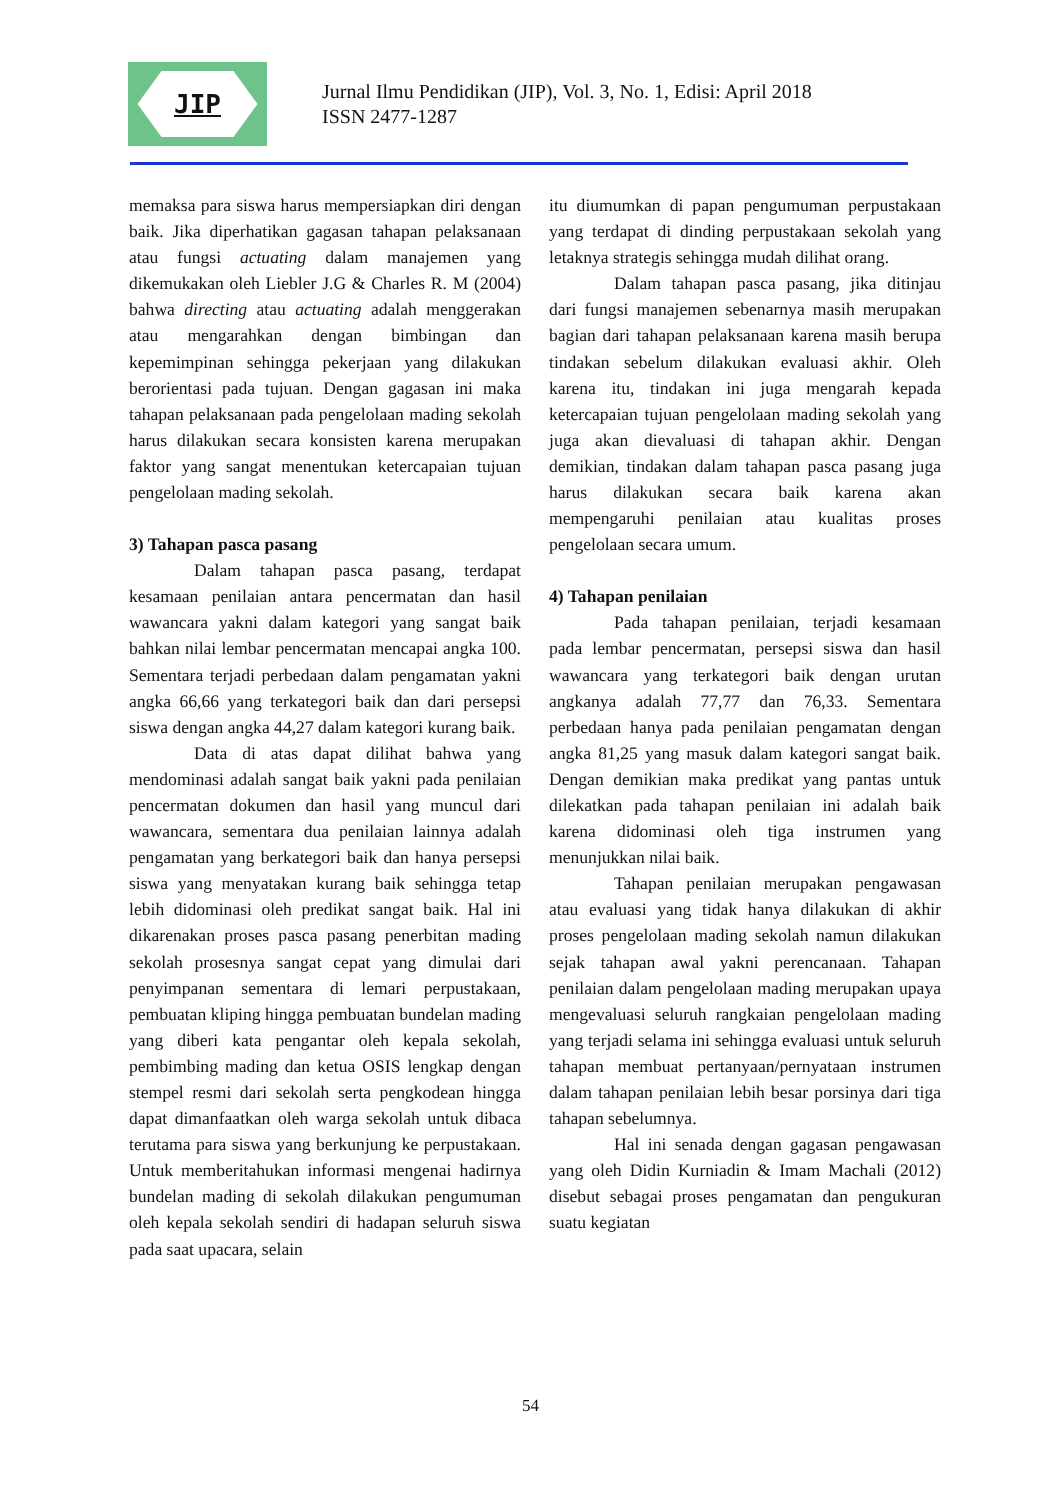JIP
Jurnal Ilmu Pendidikan (JIP), Vol. 3, No. 1, Edisi: April 2018
ISSN 2477-1287
memaksa para siswa harus mempersiapkan diri dengan baik. Jika diperhatikan gagasan tahapan pelaksanaan atau fungsi actuating dalam manajemen yang dikemukakan oleh Liebler J.G & Charles R. M (2004) bahwa directing atau actuating adalah menggerakan atau mengarahkan dengan bimbingan dan kepemimpinan sehingga pekerjaan yang dilakukan berorientasi pada tujuan. Dengan gagasan ini maka tahapan pelaksanaan pada pengelolaan mading sekolah harus dilakukan secara konsisten karena merupakan faktor yang sangat menentukan ketercapaian tujuan pengelolaan mading sekolah.
3) Tahapan pasca pasang
Dalam tahapan pasca pasang, terdapat kesamaan penilaian antara pencermatan dan hasil wawancara yakni dalam kategori yang sangat baik bahkan nilai lembar pencermatan mencapai angka 100. Sementara terjadi perbedaan dalam pengamatan yakni angka 66,66 yang terkategori baik dan dari persepsi siswa dengan angka 44,27 dalam kategori kurang baik.
Data di atas dapat dilihat bahwa yang mendominasi adalah sangat baik yakni pada penilaian pencermatan dokumen dan hasil yang muncul dari wawancara, sementara dua penilaian lainnya adalah pengamatan yang berkategori baik dan hanya persepsi siswa yang menyatakan kurang baik sehingga tetap lebih didominasi oleh predikat sangat baik. Hal ini dikarenakan proses pasca pasang penerbitan mading sekolah prosesnya sangat cepat yang dimulai dari penyimpanan sementara di lemari perpustakaan, pembuatan kliping hingga pembuatan bundelan mading yang diberi kata pengantar oleh kepala sekolah, pembimbing mading dan ketua OSIS lengkap dengan stempel resmi dari sekolah serta pengkodean hingga dapat dimanfaatkan oleh warga sekolah untuk dibaca terutama para siswa yang berkunjung ke perpustakaan. Untuk memberitahukan informasi mengenai hadirnya bundelan mading di sekolah dilakukan pengumuman oleh kepala sekolah sendiri di hadapan seluruh siswa pada saat upacara, selain
itu diumumkan di papan pengumuman perpustakaan yang terdapat di dinding perpustakaan sekolah yang letaknya strategis sehingga mudah dilihat orang.
Dalam tahapan pasca pasang, jika ditinjau dari fungsi manajemen sebenarnya masih merupakan bagian dari tahapan pelaksanaan karena masih berupa tindakan sebelum dilakukan evaluasi akhir. Oleh karena itu, tindakan ini juga mengarah kepada ketercapaian tujuan pengelolaan mading sekolah yang juga akan dievaluasi di tahapan akhir. Dengan demikian, tindakan dalam tahapan pasca pasang juga harus dilakukan secara baik karena akan mempengaruhi penilaian atau kualitas proses pengelolaan secara umum.
4) Tahapan penilaian
Pada tahapan penilaian, terjadi kesamaan pada lembar pencermatan, persepsi siswa dan hasil wawancara yang terkategori baik dengan urutan angkanya adalah 77,77 dan 76,33. Sementara perbedaan hanya pada penilaian pengamatan dengan angka 81,25 yang masuk dalam kategori sangat baik. Dengan demikian maka predikat yang pantas untuk dilekatkan pada tahapan penilaian ini adalah baik karena didominasi oleh tiga instrumen yang menunjukkan nilai baik.
Tahapan penilaian merupakan pengawasan atau evaluasi yang tidak hanya dilakukan di akhir proses pengelolaan mading sekolah namun dilakukan sejak tahapan awal yakni perencanaan. Tahapan penilaian dalam pengelolaan mading merupakan upaya mengevaluasi seluruh rangkaian pengelolaan mading yang terjadi selama ini sehingga evaluasi untuk seluruh tahapan membuat pertanyaan/pernyataan instrumen dalam tahapan penilaian lebih besar porsinya dari tiga tahapan sebelumnya.
Hal ini senada dengan gagasan pengawasan yang oleh Didin Kurniadin & Imam Machali (2012) disebut sebagai proses pengamatan dan pengukuran suatu kegiatan
54